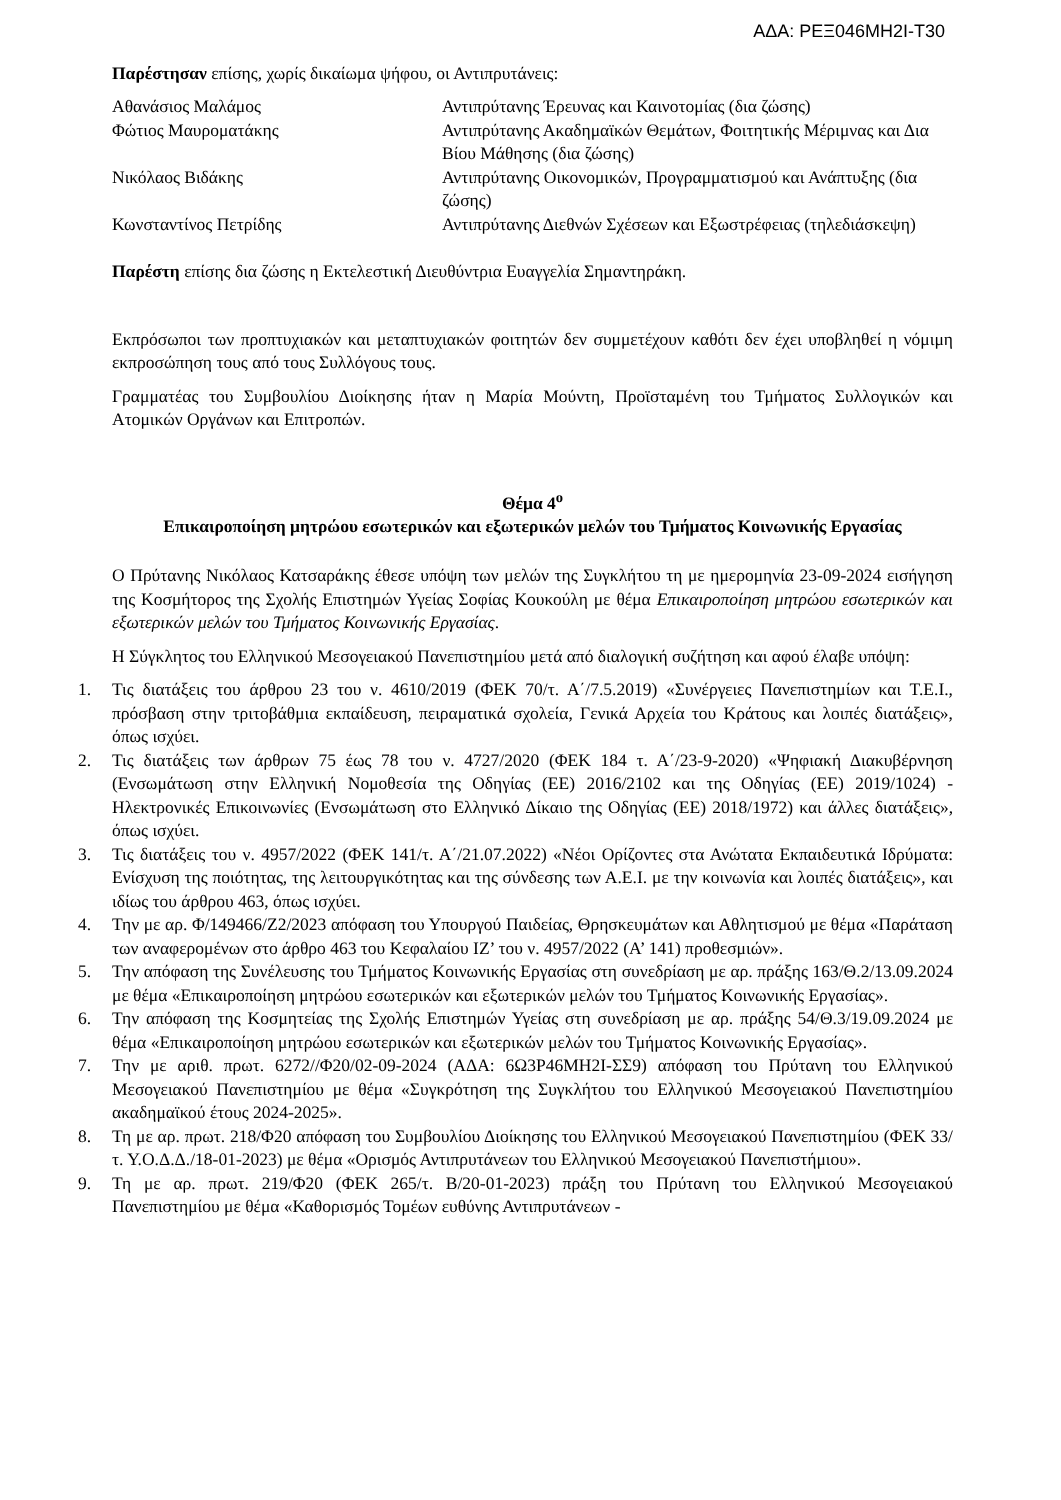ΑΔΑ: ΡΕΞ046ΜΗ2Ι-Τ30
Παρέστησαν επίσης, χωρίς δικαίωμα ψήφου, οι Αντιπρυτάνεις:
Αθανάσιος Μαλάμος Αντιπρύτανης Έρευνας και Καινοτομίας (δια ζώσης)
Φώτιος Μαυροματάκης Αντιπρύτανης Ακαδημαϊκών Θεμάτων, Φοιτητικής Μέριμνας και Δια Βίου Μάθησης (δια ζώσης)
Νικόλαος Βιδάκης Αντιπρύτανης Οικονομικών, Προγραμματισμού και Ανάπτυξης (δια ζώσης)
Κωνσταντίνος Πετρίδης Αντιπρύτανης Διεθνών Σχέσεων και Εξωστρέφειας (τηλεδιάσκεψη)
Παρέστη επίσης δια ζώσης η Εκτελεστική Διευθύντρια Ευαγγελία Σημαντηράκη.
Εκπρόσωποι των προπτυχιακών και μεταπτυχιακών φοιτητών δεν συμμετέχουν καθότι δεν έχει υποβληθεί η νόμιμη εκπροσώπηση τους από τους Συλλόγους τους.
Γραμματέας του Συμβουλίου Διοίκησης ήταν η Μαρία Μούντη, Προϊσταμένη του Τμήματος Συλλογικών και Ατομικών Οργάνων και Επιτροπών.
Θέμα 4<sup>ο</sup>
Επικαιροποίηση μητρώου εσωτερικών και εξωτερικών μελών του Τμήματος Κοινωνικής Εργασίας
Ο Πρύτανης Νικόλαος Κατσαράκης έθεσε υπόψη των μελών της Συγκλήτου τη με ημερομηνία 23-09-2024 εισήγηση της Κοσμήτορος της Σχολής Επιστημών Υγείας Σοφίας Κουκούλη με θέμα Επικαιροποίηση μητρώου εσωτερικών και εξωτερικών μελών του Τμήματος Κοινωνικής Εργασίας.
Η Σύγκλητος του Ελληνικού Μεσογειακού Πανεπιστημίου μετά από διαλογική συζήτηση και αφού έλαβε υπόψη:
1. Τις διατάξεις του άρθρου 23 του ν. 4610/2019 (ΦΕΚ 70/τ. Α΄/7.5.2019) «Συνέργειες Πανεπιστημίων και Τ.Ε.Ι., πρόσβαση στην τριτοβάθμια εκπαίδευση, πειραματικά σχολεία, Γενικά Αρχεία του Κράτους και λοιπές διατάξεις», όπως ισχύει.
2. Τις διατάξεις των άρθρων 75 έως 78 του ν. 4727/2020 (ΦΕΚ 184 τ. Α΄/23-9-2020) «Ψηφιακή Διακυβέρνηση (Ενσωμάτωση στην Ελληνική Νομοθεσία της Οδηγίας (ΕΕ) 2016/2102 και της Οδηγίας (ΕΕ) 2019/1024) - Ηλεκτρονικές Επικοινωνίες (Ενσωμάτωση στο Ελληνικό Δίκαιο της Οδηγίας (ΕΕ) 2018/1972) και άλλες διατάξεις», όπως ισχύει.
3. Τις διατάξεις του ν. 4957/2022 (ΦΕΚ 141/τ. Α΄/21.07.2022) «Νέοι Ορίζοντες στα Ανώτατα Εκπαιδευτικά Ιδρύματα: Ενίσχυση της ποιότητας, της λειτουργικότητας και της σύνδεσης των Α.Ε.Ι. με την κοινωνία και λοιπές διατάξεις», και ιδίως του άρθρου 463, όπως ισχύει.
4. Την με αρ. Φ/149466/Ζ2/2023 απόφαση του Υπουργού Παιδείας, Θρησκευμάτων και Αθλητισμού με θέμα «Παράταση των αναφερομένων στο άρθρο 463 του Κεφαλαίου ΙΖ’ του ν. 4957/2022 (Α’ 141) προθεσμιών».
5. Την απόφαση της Συνέλευσης του Τμήματος Κοινωνικής Εργασίας στη συνεδρίαση με αρ. πράξης 163/Θ.2/13.09.2024 με θέμα «Επικαιροποίηση μητρώου εσωτερικών και εξωτερικών μελών του Τμήματος Κοινωνικής Εργασίας».
6. Την απόφαση της Κοσμητείας της Σχολής Επιστημών Υγείας στη συνεδρίαση με αρ. πράξης 54/Θ.3/19.09.2024 με θέμα «Επικαιροποίηση μητρώου εσωτερικών και εξωτερικών μελών του Τμήματος Κοινωνικής Εργασίας».
7. Την με αριθ. πρωτ. 6272//Φ20/02-09-2024 (ΑΔΑ: 6Ω3Ρ46ΜΗ2Ι-ΣΣ9) απόφαση του Πρύτανη του Ελληνικού Μεσογειακού Πανεπιστημίου με θέμα «Συγκρότηση της Συγκλήτου του Ελληνικού Μεσογειακού Πανεπιστημίου ακαδημαϊκού έτους 2024-2025».
8. Τη με αρ. πρωτ. 218/Φ20 απόφαση του Συμβουλίου Διοίκησης του Ελληνικού Μεσογειακού Πανεπιστημίου (ΦΕΚ 33/τ. Υ.Ο.Δ.Δ./18-01-2023) με θέμα «Ορισμός Αντιπρυτάνεων του Ελληνικού Μεσογειακού Πανεπιστήμιου».
9. Τη με αρ. πρωτ. 219/Φ20 (ΦΕΚ 265/τ. Β/20-01-2023) πράξη του Πρύτανη του Ελληνικού Μεσογειακού Πανεπιστημίου με θέμα «Καθορισμός Τομέων ευθύνης Αντιπρυτάνεων -